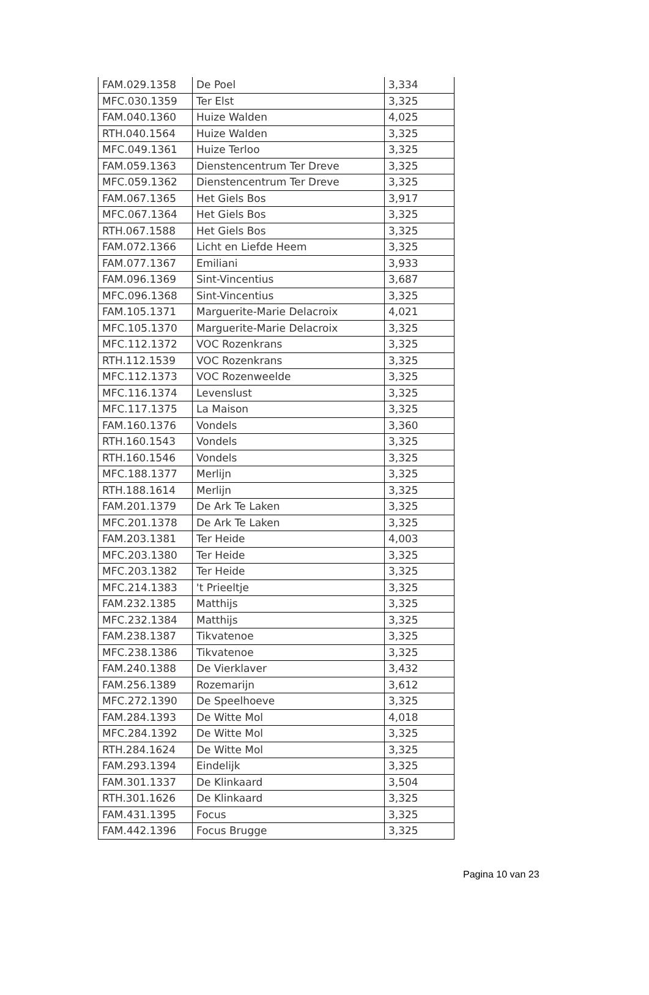| FAM.029.1358 | De Poel | 3,334 |
| MFC.030.1359 | Ter Elst | 3,325 |
| FAM.040.1360 | Huize Walden | 4,025 |
| RTH.040.1564 | Huize Walden | 3,325 |
| MFC.049.1361 | Huize Terloo | 3,325 |
| FAM.059.1363 | Dienstencentrum Ter Dreve | 3,325 |
| MFC.059.1362 | Dienstencentrum Ter Dreve | 3,325 |
| FAM.067.1365 | Het Giels Bos | 3,917 |
| MFC.067.1364 | Het Giels Bos | 3,325 |
| RTH.067.1588 | Het Giels Bos | 3,325 |
| FAM.072.1366 | Licht en Liefde Heem | 3,325 |
| FAM.077.1367 | Emiliani | 3,933 |
| FAM.096.1369 | Sint-Vincentius | 3,687 |
| MFC.096.1368 | Sint-Vincentius | 3,325 |
| FAM.105.1371 | Marguerite-Marie Delacroix | 4,021 |
| MFC.105.1370 | Marguerite-Marie Delacroix | 3,325 |
| MFC.112.1372 | VOC Rozenkrans | 3,325 |
| RTH.112.1539 | VOC Rozenkrans | 3,325 |
| MFC.112.1373 | VOC Rozenweelde | 3,325 |
| MFC.116.1374 | Levenslust | 3,325 |
| MFC.117.1375 | La Maison | 3,325 |
| FAM.160.1376 | Vondels | 3,360 |
| RTH.160.1543 | Vondels | 3,325 |
| RTH.160.1546 | Vondels | 3,325 |
| MFC.188.1377 | Merlijn | 3,325 |
| RTH.188.1614 | Merlijn | 3,325 |
| FAM.201.1379 | De Ark Te Laken | 3,325 |
| MFC.201.1378 | De Ark Te Laken | 3,325 |
| FAM.203.1381 | Ter Heide | 4,003 |
| MFC.203.1380 | Ter Heide | 3,325 |
| MFC.203.1382 | Ter Heide | 3,325 |
| MFC.214.1383 | 't Prieeltje | 3,325 |
| FAM.232.1385 | Matthijs | 3,325 |
| MFC.232.1384 | Matthijs | 3,325 |
| FAM.238.1387 | Tikvatenoe | 3,325 |
| MFC.238.1386 | Tikvatenoe | 3,325 |
| FAM.240.1388 | De Vierklaver | 3,432 |
| FAM.256.1389 | Rozemarijn | 3,612 |
| MFC.272.1390 | De Speelhoeve | 3,325 |
| FAM.284.1393 | De Witte Mol | 4,018 |
| MFC.284.1392 | De Witte Mol | 3,325 |
| RTH.284.1624 | De Witte Mol | 3,325 |
| FAM.293.1394 | Eindelijk | 3,325 |
| FAM.301.1337 | De Klinkaard | 3,504 |
| RTH.301.1626 | De Klinkaard | 3,325 |
| FAM.431.1395 | Focus | 3,325 |
| FAM.442.1396 | Focus Brugge | 3,325 |
Pagina 10 van 23